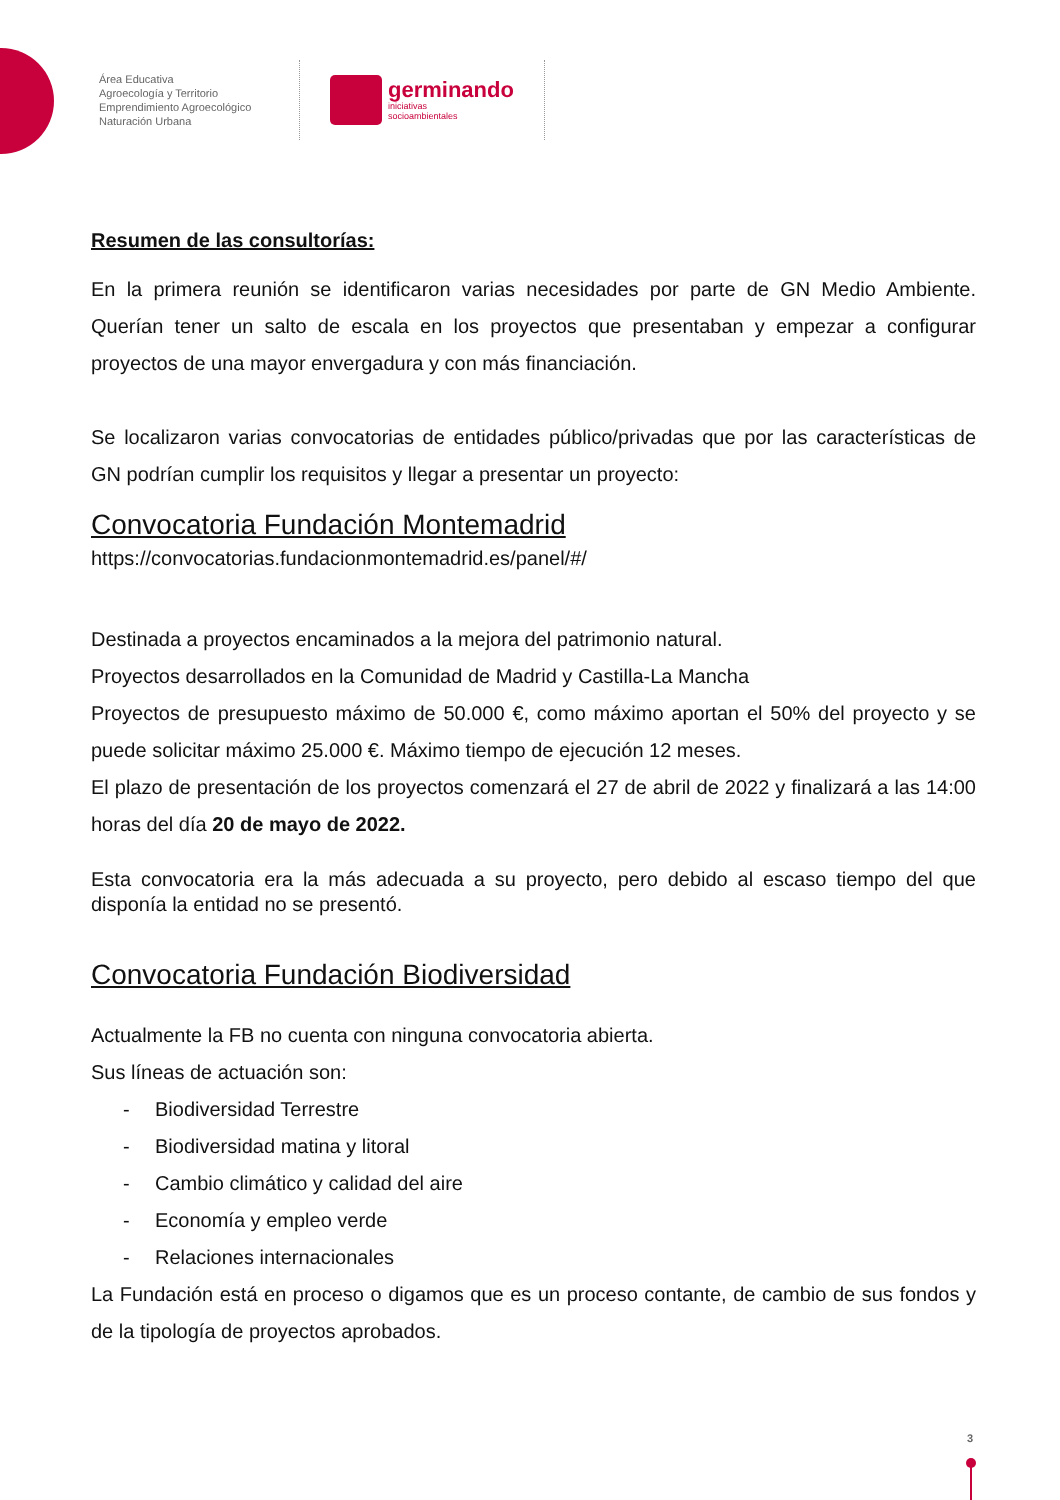Área Educativa
Agroecología y Territorio
Emprendimiento Agroecológico
Naturación Urbana
germinando
iniciativas
socioambientales
Resumen de las consultorías:
En la primera reunión se identificaron varias necesidades por parte de GN Medio Ambiente. Querían tener un salto de escala en los proyectos que presentaban y empezar a configurar proyectos de una mayor envergadura y con más financiación.
Se localizaron varias convocatorias de entidades público/privadas que por las características de GN podrían cumplir los requisitos y llegar a presentar un proyecto:
Convocatoria Fundación Montemadrid
https://convocatorias.fundacionmontemadrid.es/panel/#/
Destinada a proyectos encaminados a la mejora del patrimonio natural.
Proyectos desarrollados en la Comunidad de Madrid y Castilla-La Mancha
Proyectos de presupuesto máximo de 50.000 €, como máximo aportan el 50% del proyecto y se puede solicitar máximo 25.000 €. Máximo tiempo de ejecución 12 meses.
El plazo de presentación de los proyectos comenzará el 27 de abril de 2022 y finalizará a las 14:00 horas del día 20 de mayo de 2022.
Esta convocatoria era la más adecuada a su proyecto, pero debido al escaso tiempo del que disponía la entidad no se presentó.
Convocatoria Fundación Biodiversidad
Actualmente la FB no cuenta con ninguna convocatoria abierta.
Sus líneas de actuación son:
- Biodiversidad Terrestre
- Biodiversidad matina y litoral
- Cambio climático y calidad del aire
- Economía y empleo verde
- Relaciones internacionales
La Fundación está en proceso o digamos que es un proceso contante, de cambio de sus fondos y de la tipología de proyectos aprobados.
3